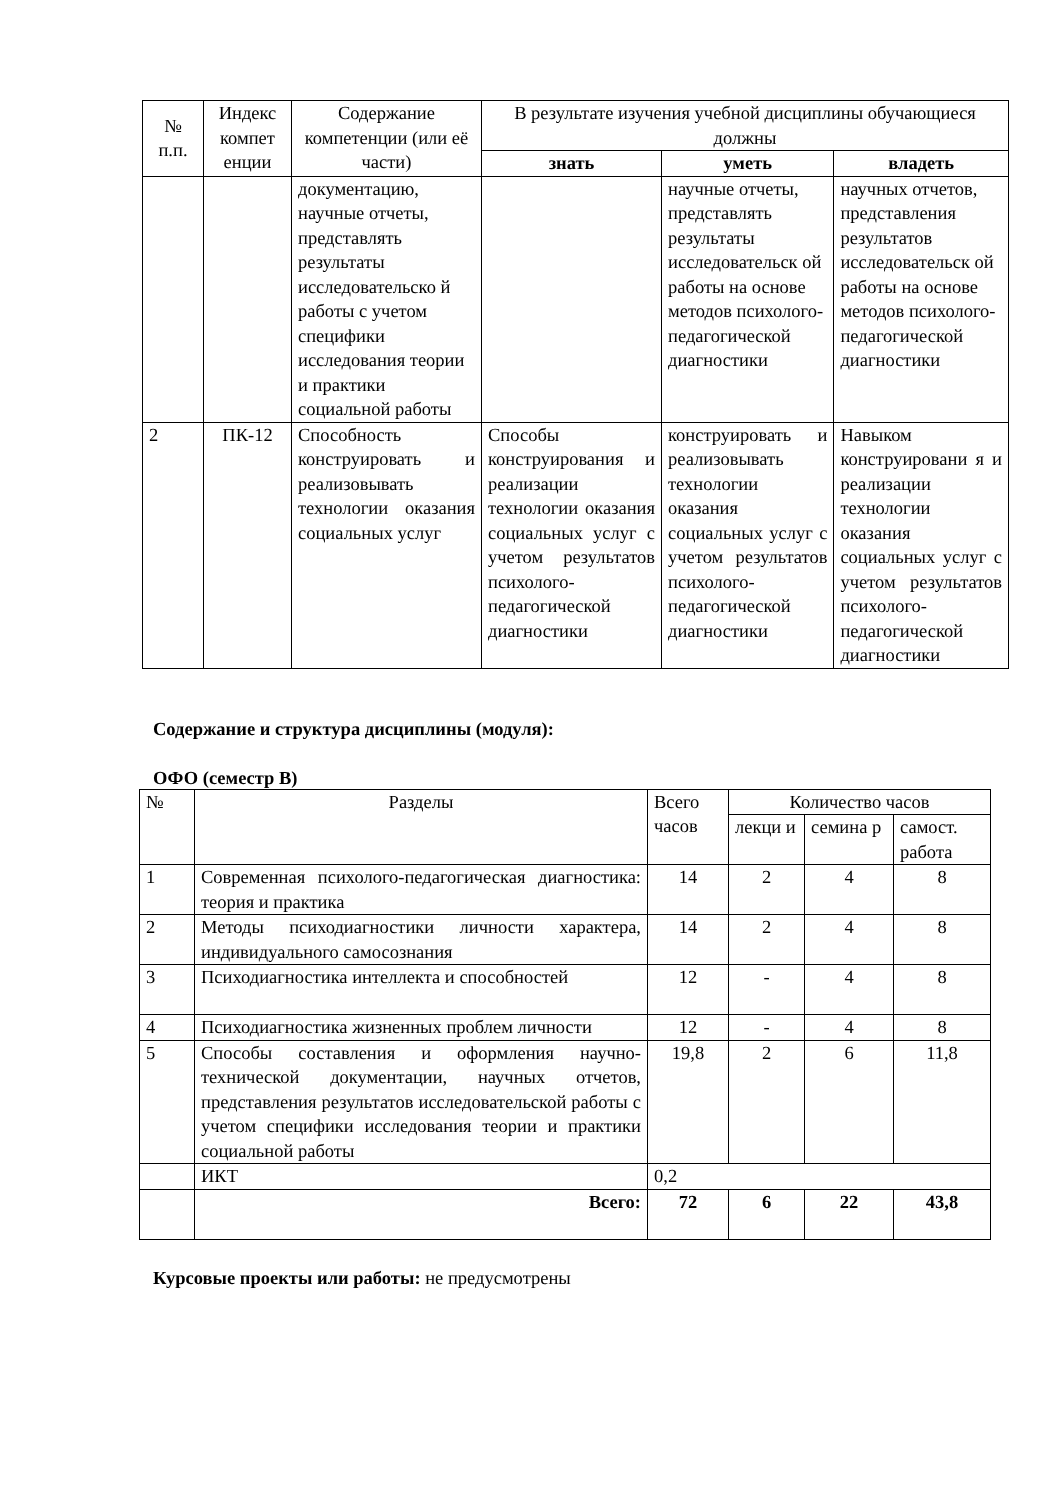| № п.п. | Индекс компет енции | Содержание компетенции (или её части) | В результате изучения учебной дисциплины обучающиеся должны | | |
| --- | --- | --- | --- | --- | --- |
| | | | знать | уметь | владеть |
| | | документацию, научные отчеты, представлять результаты исследовательско й работы с учетом специфики исследования теории и практики социальной работы | | научные отчеты, представлять результаты исследовательск ой работы на основе методов психолого-педагогической диагностики | научных отчетов, представления результатов исследовательск ой работы на основе методов психолого-педагогической диагностики |
| 2 | ПК-12 | Способность конструировать и реализовывать технологии оказания социальных услуг | Способы конструирования и реализации технологии оказания социальных услуг с учетом результатов психолого-педагогической диагностики | конструировать и реализовывать технологии оказания социальных услуг с учетом результатов психолого-педагогической диагностики | Навыком конструировани я и реализации технологии оказания социальных услуг с учетом результатов психолого-педагогической диагностики |
Содержание и структура дисциплины (модуля):
ОФО (семестр В)
| № | Разделы | Всего часов | Количество часов | | |
| | | | лекци и | семина р | самост. работа |
| 1 | Современная психолого-педагогическая диагностика: теория и практика | 14 | 2 | 4 | 8 |
| 2 | Методы психодиагностики личности характера, индивидуального самосознания | 14 | 2 | 4 | 8 |
| 3 | Психодиагностика интеллекта и способностей | 12 | - | 4 | 8 |
| 4 | Психодиагностика жизненных проблем личности | 12 | - | 4 | 8 |
| 5 | Способы составления и оформления научно-технической документации, научных отчетов, представления результатов исследовательской работы с учетом специфики исследования теории и практики социальной работы | 19,8 | 2 | 6 | 11,8 |
| | ИКТ | 0,2 | | | |
| | Всего: | 72 | 6 | 22 | 43,8 |
Курсовые проекты или работы: не предусмотрены